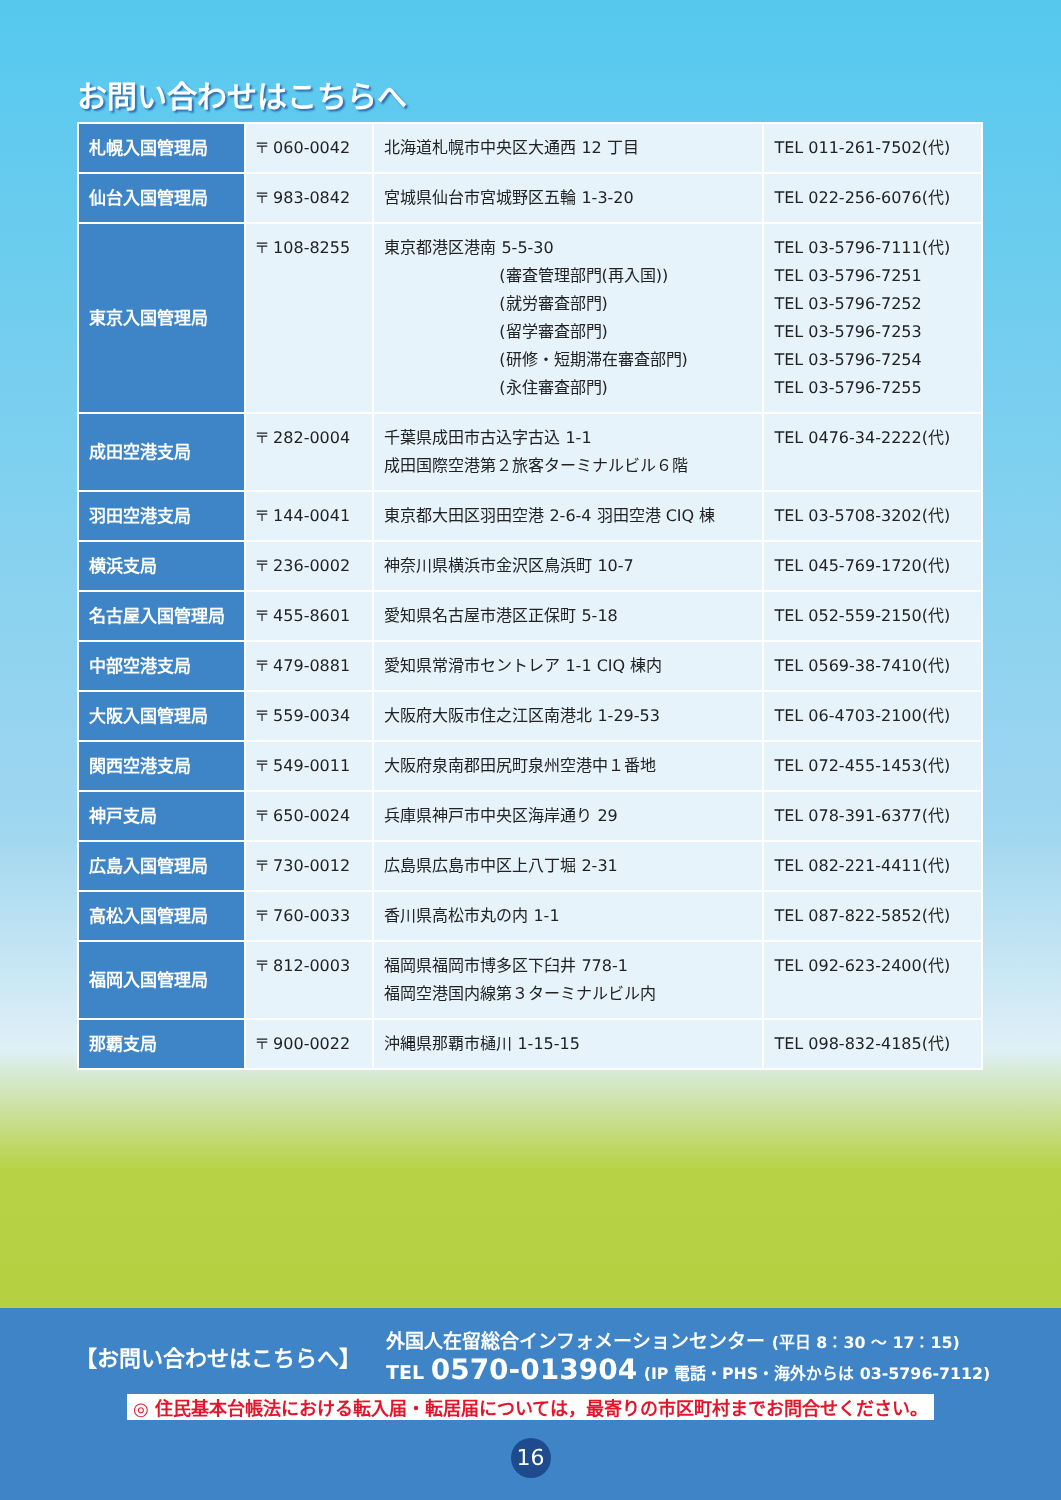お問い合わせはこちらへ
| 札幌入国管理局 | 〒 060-0042 | 北海道札幌市中央区大通西 12 丁目 | TEL 011-261-7502(代) |
| 仙台入国管理局 | 〒 983-0842 | 宮城県仙台市宮城野区五輪 1-3-20 | TEL 022-256-6076(代) |
| 東京入国管理局 | 〒 108-8255 | 東京都港区港南 5-5-30 (審査管理部門(再入国)) (就労審査部門) (留学審査部門) (研修・短期滞在審査部門) (永住審査部門) | TEL 03-5796-7111(代) TEL 03-5796-7251 TEL 03-5796-7252 TEL 03-5796-7253 TEL 03-5796-7254 TEL 03-5796-7255 |
| 成田空港支局 | 〒 282-0004 | 千葉県成田市古込字古込 1-1 成田国際空港第２旅客ターミナルビル６階 | TEL 0476-34-2222(代) |
| 羽田空港支局 | 〒 144-0041 | 東京都大田区羽田空港 2-6-4 羽田空港 CIQ 棟 | TEL 03-5708-3202(代) |
| 横浜支局 | 〒 236-0002 | 神奈川県横浜市金沢区鳥浜町 10-7 | TEL 045-769-1720(代) |
| 名古屋入国管理局 | 〒 455-8601 | 愛知県名古屋市港区正保町 5-18 | TEL 052-559-2150(代) |
| 中部空港支局 | 〒 479-0881 | 愛知県常滑市セントレア 1-1 CIQ 棟内 | TEL 0569-38-7410(代) |
| 大阪入国管理局 | 〒 559-0034 | 大阪府大阪市住之江区南港北 1-29-53 | TEL 06-4703-2100(代) |
| 関西空港支局 | 〒 549-0011 | 大阪府泉南郡田尻町泉州空港中１番地 | TEL 072-455-1453(代) |
| 神戸支局 | 〒 650-0024 | 兵庫県神戸市中央区海岸通り 29 | TEL 078-391-6377(代) |
| 広島入国管理局 | 〒 730-0012 | 広島県広島市中区上八丁堀 2-31 | TEL 082-221-4411(代) |
| 高松入国管理局 | 〒 760-0033 | 香川県高松市丸の内 1-1 | TEL 087-822-5852(代) |
| 福岡入国管理局 | 〒 812-0003 | 福岡県福岡市博多区下臼井 778-1 福岡空港国内線第３ターミナルビル内 | TEL 092-623-2400(代) |
| 那覇支局 | 〒 900-0022 | 沖縄県那覇市樋川 1-15-15 | TEL 098-832-4185(代) |
【お問い合わせはこちらへ】
外国人在留総合インフォメーションセンター (平日 8：30 ～ 17：15)
TEL 0570-013904 (IP 電話・PHS・海外からは 03-5796-7112)
◎ 住民基本台帳法における転入届・転居届については，最寄りの市区町村までお問合せください。
16